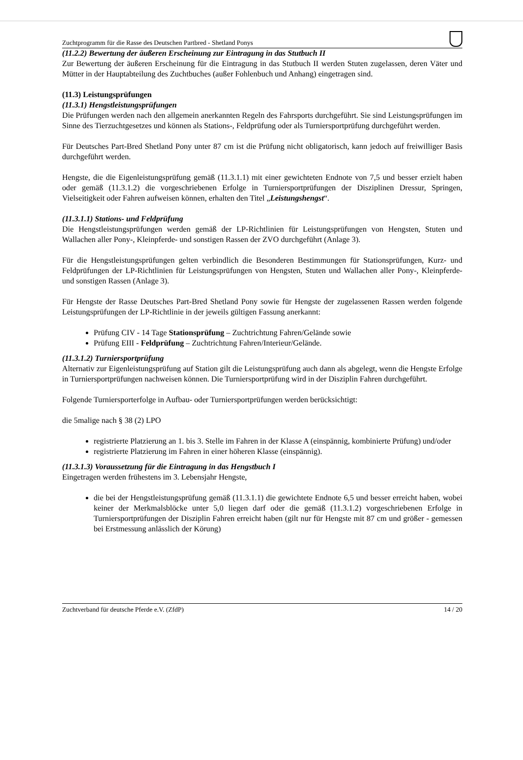Zuchtprogramm für die Rasse des Deutschen Partbred - Shetland Ponys
(11.2.2) Bewertung der äußeren Erscheinung zur Eintragung in das Stutbuch II
Zur Bewertung der äußeren Erscheinung für die Eintragung in das Stutbuch II werden Stuten zugelassen, deren Väter und Mütter in der Hauptabteilung des Zuchtbuches (außer Fohlenbuch und Anhang) eingetragen sind.
(11.3) Leistungsprüfungen
(11.3.1) Hengstleistungsprüfungen
Die Prüfungen werden nach den allgemein anerkannten Regeln des Fahrsports durchgeführt. Sie sind Leistungsprüfungen im Sinne des Tierzuchtgesetzes und können als Stations-, Feldprüfung oder als Turniersportprüfung durchgeführt werden.
Für Deutsches Part-Bred Shetland Pony unter 87 cm ist die Prüfung nicht obligatorisch, kann jedoch auf freiwilliger Basis durchgeführt werden.
Hengste, die die Eigenleistungsprüfung gemäß (11.3.1.1) mit einer gewichteten Endnote von 7,5 und besser erzielt haben oder gemäß (11.3.1.2) die vorgeschriebenen Erfolge in Turniersportprüfungen der Disziplinen Dressur, Springen, Vielseitigkeit oder Fahren aufweisen können, erhalten den Titel „Leistungshengst“.
(11.3.1.1) Stations- und Feldprüfung
Die Hengstleistungsprüfungen werden gemäß der LP-Richtlinien für Leistungsprüfungen von Hengsten, Stuten und Wallachen aller Pony-, Kleinpferde- und sonstigen Rassen der ZVO durchgeführt (Anlage 3).
Für die Hengstleistungsprüfungen gelten verbindlich die Besonderen Bestimmungen für Stationsprüfungen, Kurz- und Feldprüfungen der LP-Richtlinien für Leistungsprüfungen von Hengsten, Stuten und Wallachen aller Pony-, Kleinpferde- und sonstigen Rassen (Anlage 3).
Für Hengste der Rasse Deutsches Part-Bred Shetland Pony sowie für Hengste der zugelassenen Rassen werden folgende Leistungsprüfungen der LP-Richtlinie in der jeweils gültigen Fassung anerkannt:
Prüfung CIV - 14 Tage Stationsprüfung – Zuchtrichtung Fahren/Gelände sowie
Prüfung EIII - Feldprüfung – Zuchtrichtung Fahren/Interieur/Gelände.
(11.3.1.2) Turniersportprüfung
Alternativ zur Eigenleistungsprüfung auf Station gilt die Leistungsprüfung auch dann als abgelegt, wenn die Hengste Erfolge in Turniersportprüfungen nachweisen können. Die Turniersportprüfung wird in der Disziplin Fahren durchgeführt.
Folgende Turniersporterfolge in Aufbau- oder Turniersportprüfungen werden berücksichtigt:
die 5malige nach § 38 (2) LPO
registrierte Platzierung an 1. bis 3. Stelle im Fahren in der Klasse A (einspännig, kombinierte Prüfung) und/oder
registrierte Platzierung im Fahren in einer höheren Klasse (einspännig).
(11.3.1.3) Voraussetzung für die Eintragung in das Hengstbuch I
Eingetragen werden frühestens im 3. Lebensjahr Hengste,
die bei der Hengstleistungsprüfung gemäß (11.3.1.1) die gewichtete Endnote 6,5 und besser erreicht haben, wobei keiner der Merkmalsblöcke unter 5,0 liegen darf oder die gemäß (11.3.1.2) vorgeschriebenen Erfolge in Turniersportprüfungen der Disziplin Fahren erreicht haben (gilt nur für Hengste mit 87 cm und größer - gemessen bei Erstmessung anlässlich der Körung)
Zuchtverband für deutsche Pferde e.V. (ZfdP) 14 / 20